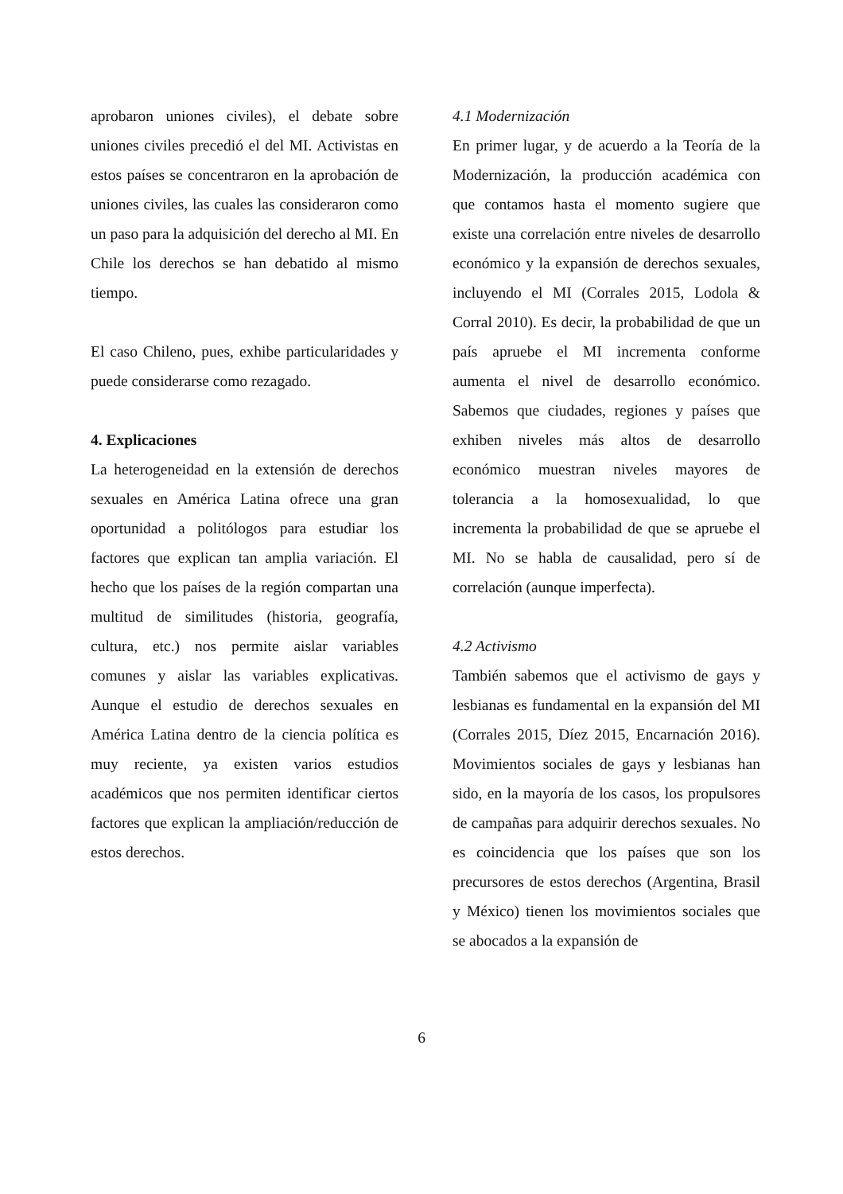aprobaron uniones civiles), el debate sobre uniones civiles precedió el del MI. Activistas en estos países se concentraron en la aprobación de uniones civiles, las cuales las consideraron como un paso para la adquisición del derecho al MI. En Chile los derechos se han debatido al mismo tiempo.
El caso Chileno, pues, exhibe particularidades y puede considerarse como rezagado.
4. Explicaciones
La heterogeneidad en la extensión de derechos sexuales en América Latina ofrece una gran oportunidad a politólogos para estudiar los factores que explican tan amplia variación. El hecho que los países de la región compartan una multitud de similitudes (historia, geografía, cultura, etc.) nos permite aislar variables comunes y aislar las variables explicativas. Aunque el estudio de derechos sexuales en América Latina dentro de la ciencia política es muy reciente, ya existen varios estudios académicos que nos permiten identificar ciertos factores que explican la ampliación/reducción de estos derechos.
4.1 Modernización
En primer lugar, y de acuerdo a la Teoría de la Modernización, la producción académica con que contamos hasta el momento sugiere que existe una correlación entre niveles de desarrollo económico y la expansión de derechos sexuales, incluyendo el MI (Corrales 2015, Lodola & Corral 2010). Es decir, la probabilidad de que un país apruebe el MI incrementa conforme aumenta el nivel de desarrollo económico. Sabemos que ciudades, regiones y países que exhiben niveles más altos de desarrollo económico muestran niveles mayores de tolerancia a la homosexualidad, lo que incrementa la probabilidad de que se apruebe el MI. No se habla de causalidad, pero sí de correlación (aunque imperfecta).
4.2 Activismo
También sabemos que el activismo de gays y lesbianas es fundamental en la expansión del MI (Corrales 2015, Díez 2015, Encarnación 2016). Movimientos sociales de gays y lesbianas han sido, en la mayoría de los casos, los propulsores de campañas para adquirir derechos sexuales. No es coincidencia que los países que son los precursores de estos derechos (Argentina, Brasil y México) tienen los movimientos sociales que se abocados a la expansión de
6